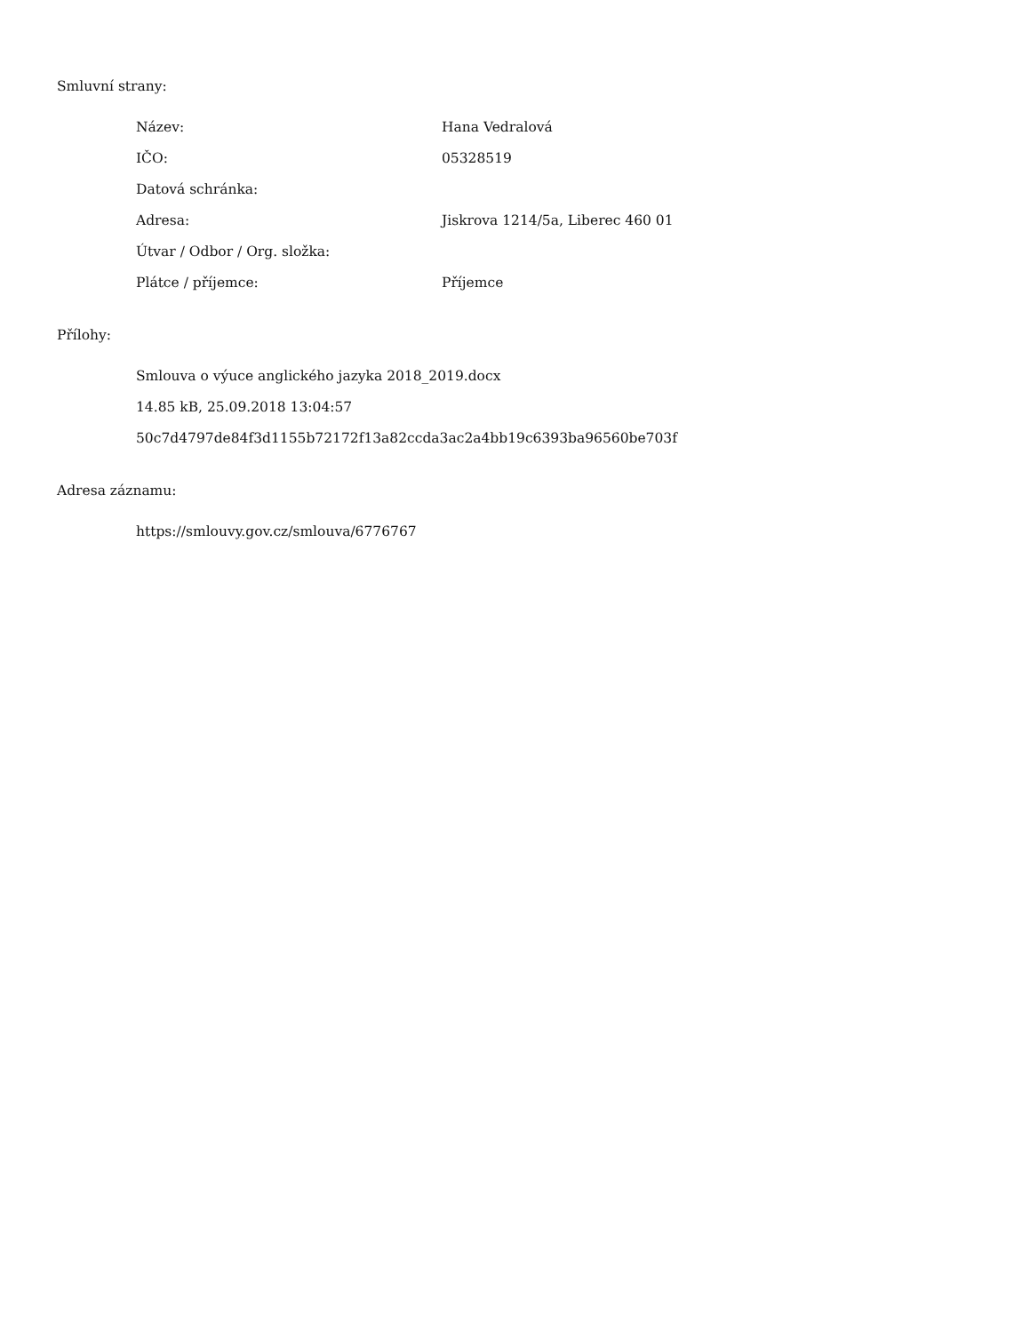Smluvní strany:
| Název: | Hana Vedralová |
| IČO: | 05328519 |
| Datová schránka: | |
| Adresa: | Jiskrova 1214/5a, Liberec 460 01 |
| Útvar / Odbor / Org. složka: | |
| Plátce / příjemce: | Příjemce |
Přílohy:
Smlouva o výuce anglického jazyka 2018_2019.docx
14.85 kB, 25.09.2018 13:04:57
50c7d4797de84f3d1155b72172f13a82ccda3ac2a4bb19c6393ba96560be703f
Adresa záznamu:
https://smlouvy.gov.cz/smlouva/6776767